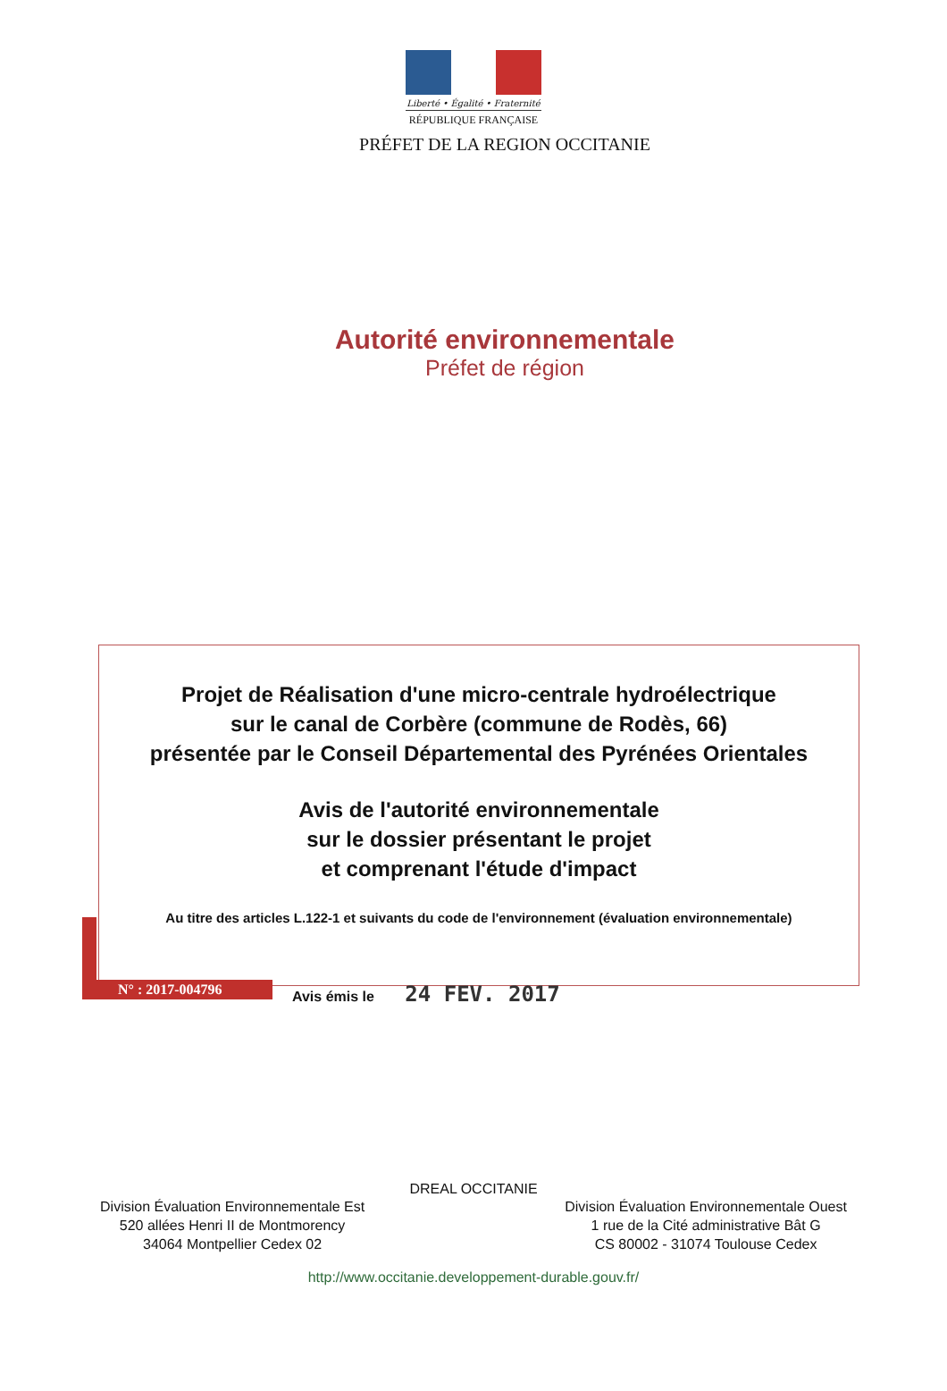Liberté • Égalité • Fraternité
RÉPUBLIQUE FRANÇAISE
PRÉFET DE LA REGION OCCITANIE
Autorité environnementale
Préfet de région
Projet de Réalisation d'une micro-centrale hydroélectrique
sur le canal de Corbère (commune de Rodès, 66)
présentée par le Conseil Départemental des Pyrénées Orientales
Avis de l'autorité environnementale
sur le dossier présentant le projet
et comprenant l'étude d'impact
Au titre des articles L.122-1 et suivants du code de l'environnement (évaluation environnementale)
N° : 2017-004796 Avis émis le 24 FEV. 2017
DREAL OCCITANIE
Division Évaluation Environnementale Est
520 allées Henri II de Montmorency
34064 Montpellier Cedex 02
Division Évaluation Environnementale Ouest
1 rue de la Cité administrative Bât G
CS 80002 - 31074 Toulouse Cedex
http://www.occitanie.developpement-durable.gouv.fr/